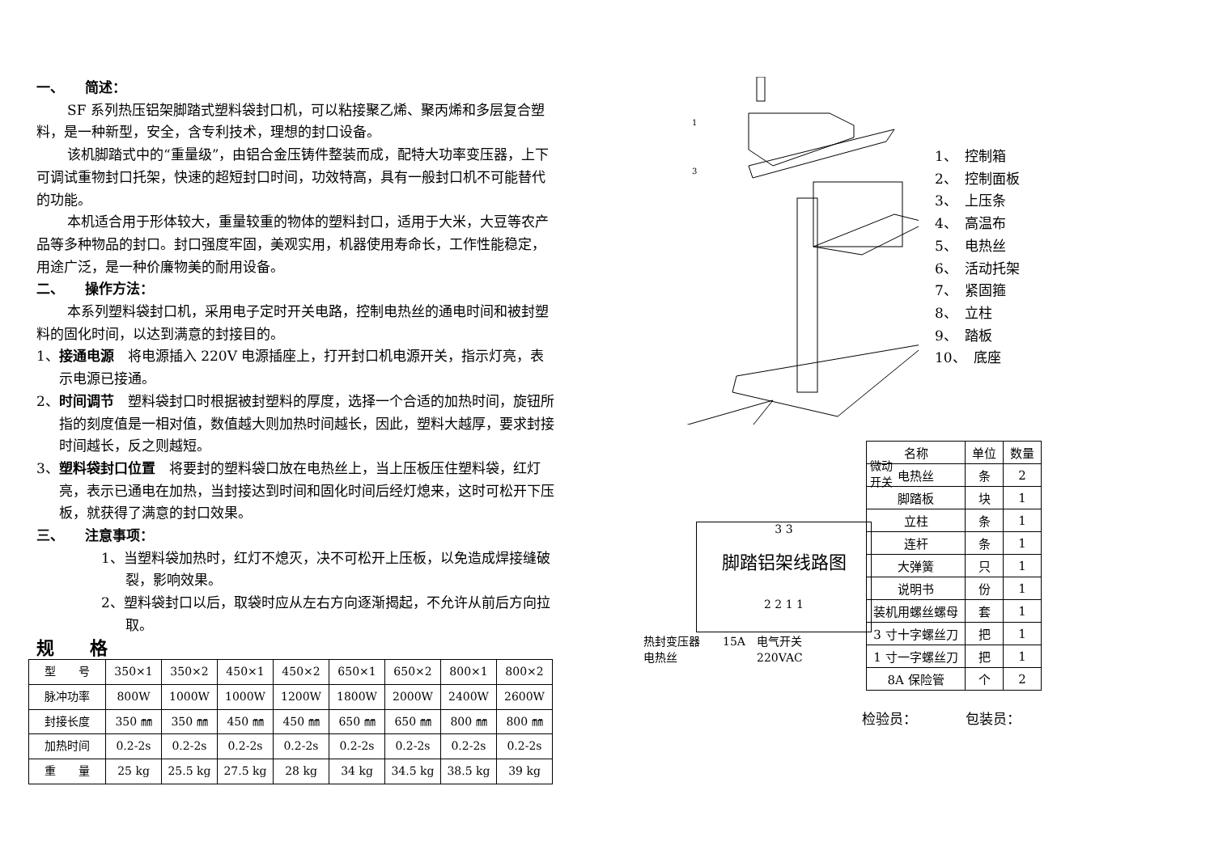一、　　简述：
SF 系列热压铝架脚踏式塑料袋封口机，可以粘接聚乙烯、聚丙烯和多层复合塑料，是一种新型，安全，含专利技术，理想的封口设备。
该机脚踏式中的“重量级”，由铝合金压铸件整装而成，配特大功率变压器，上下可调试重物封口托架，快速的超短封口时间，功效特高，具有一般封口机不可能替代的功能。
本机适合用于形体较大，重量较重的物体的塑料封口，适用于大米，大豆等农产品等多种物品的封口。封口强度牢固，美观实用，机器使用寿命长，工作性能稳定，用途广泛，是一种价廉物美的耐用设备。
二、　　操作方法：
本系列塑料袋封口机，采用电子定时开关电路，控制电热丝的通电时间和被封塑料的固化时间，以达到满意的封接目的。
1、接通电源　将电源插入 220V 电源插座上，打开封口机电源开关，指示灯亮，表示电源已接通。
2、时间调节　塑料袋封口时根据被封塑料的厚度，选择一个合适的加热时间，旋钮所指的刻度值是一相对值，数值越大则加热时间越长，因此，塑料大越厚，要求封接时间越长，反之则越短。
3、塑料袋封口位置　将要封的塑料袋口放在电热丝上，当上压板压住塑料袋，红灯亮，表示已通电在加热，当封接达到时间和固化时间后经灯熄来，这时可松开下压板，就获得了满意的封口效果。
三、　　注意事项：
1、当塑料袋加热时，红灯不熄灭，决不可松开上压板，以免造成焊接缝破裂，影响效果。
2、塑料袋封口以后，取袋时应从左右方向逐渐揭起，不允许从前后方向拉取。
规　　格
| 型 号 | 350×1 | 350×2 | 450×1 | 450×2 | 650×1 | 650×2 | 800×1 | 800×2 |
| 脉冲功率 | 800W | 1000W | 1000W | 1200W | 1800W | 2000W | 2400W | 2600W |
| 封接长度 | 350 ㎜ | 350 ㎜ | 450 ㎜ | 450 ㎜ | 650 ㎜ | 650 ㎜ | 800 ㎜ | 800 ㎜ |
| 加热时间 | 0.2-2s | 0.2-2s | 0.2-2s | 0.2-2s | 0.2-2s | 0.2-2s | 0.2-2s | 0.2-2s |
| 重 量 | 25 kg | 25.5 kg | 27.5 kg | 28 kg | 34 kg | 34.5 kg | 38.5 kg | 39 kg |
1
3
1、　控制箱
2、　控制面板
3、　上压条
4、　高温布
5、　电热丝
6、　活动托架
7、　紧固箍
8、　立柱
9、　踏板
10、　底座
微动开关
3 3
脚踏铝架线路图
2 2 1 1
热封变压器　　15A　电气开关
电热丝　　　　　　　220VAC
| 名称 | 单位 | 数量 |
| 电热丝 | 条 | 2 |
| 脚踏板 | 块 | 1 |
| 立柱 | 条 | 1 |
| 连杆 | 条 | 1 |
| 大弹簧 | 只 | 1 |
| 说明书 | 份 | 1 |
| 装机用螺丝螺母 | 套 | 1 |
| 3 寸十字螺丝刀 | 把 | 1 |
| 1 寸一字螺丝刀 | 把 | 1 |
| 8A 保险管 | 个 | 2 |
检验员：　　　　包装员：